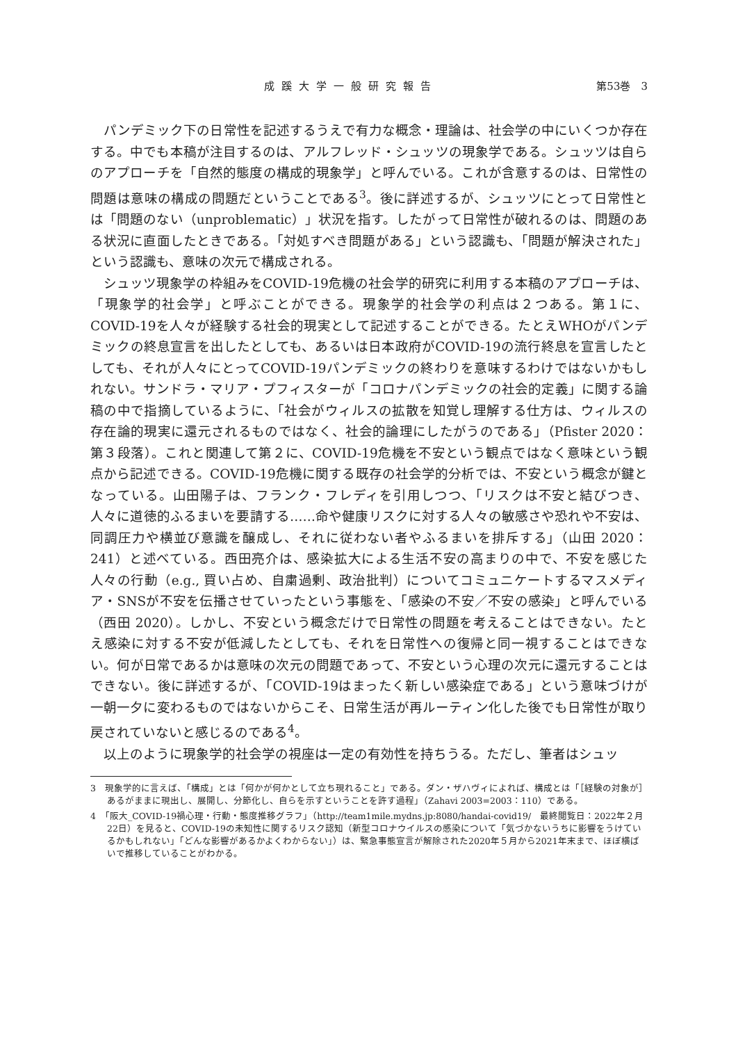成蹊大学一般研究報告 第53巻　3
パンデミック下の日常性を記述するうえで有力な概念・理論は、社会学の中にいくつか存在する。中でも本稿が注目するのは、アルフレッド・シュッツの現象学である。シュッツは自らのアプローチを「自然的態度の構成的現象学」と呼んでいる。これが含意するのは、日常性の問題は意味の構成の問題だということである<sup>3</sup>。後に詳述するが、シュッツにとって日常性とは「問題のない（unproblematic）」状況を指す。したがって日常性が破れるのは、問題のある状況に直面したときである。「対処すべき問題がある」という認識も、「問題が解決された」という認識も、意味の次元で構成される。
シュッツ現象学の枠組みをCOVID-19危機の社会学的研究に利用する本稿のアプローチは、「現象学的社会学」と呼ぶことができる。現象学的社会学の利点は２つある。第１に、COVID-19を人々が経験する社会的現実として記述することができる。たとえWHOがパンデミックの終息宣言を出したとしても、あるいは日本政府がCOVID-19の流行終息を宣言したとしても、それが人々にとってCOVID-19パンデミックの終わりを意味するわけではないかもしれない。サンドラ・マリア・プフィスターが「コロナパンデミックの社会的定義」に関する論稿の中で指摘しているように、「社会がウィルスの拡散を知覚し理解する仕方は、ウィルスの存在論的現実に還元されるものではなく、社会的論理にしたがうのである」（Pfister 2020：第３段落）。これと関連して第２に、COVID-19危機を不安という観点ではなく意味という観点から記述できる。COVID-19危機に関する既存の社会学的分析では、不安という概念が鍵となっている。山田陽子は、フランク・フレディを引用しつつ、「リスクは不安と結びつき、人々に道徳的ふるまいを要請する……命や健康リスクに対する人々の敏感さや恐れや不安は、同調圧力や横並び意識を醸成し、それに従わない者やふるまいを排斥する」（山田 2020：241）と述べている。西田亮介は、感染拡大による生活不安の高まりの中で、不安を感じた人々の行動（e.g., 買い占め、自粛過剰、政治批判）についてコミュニケートするマスメディア・SNSが不安を伝播させていったという事態を、「感染の不安／不安の感染」と呼んでいる（西田 2020）。しかし、不安という概念だけで日常性の問題を考えることはできない。たとえ感染に対する不安が低減したとしても、それを日常性への復帰と同一視することはできない。何が日常であるかは意味の次元の問題であって、不安という心理の次元に還元することはできない。後に詳述するが、「COVID-19はまったく新しい感染症である」という意味づけが一朝一夕に変わるものではないからこそ、日常生活が再ルーティン化した後でも日常性が取り戻されていないと感じるのである<sup>4</sup>。
以上のように現象学的社会学の視座は一定の有効性を持ちうる。ただし、筆者はシュッ
3　現象学的に言えば、「構成」とは「何かが何かとして立ち現れること」である。ダン・ザハヴィによれば、構成とは「［経験の対象が］あるがままに現出し、展開し、分節化し、自らを示すということを許す過程」（Zahavi 2003=2003：110）である。
4　「阪大_COVID-19禍心理・行動・態度推移グラフ」（http://team1mile.mydns.jp:8080/handai-covid19/　最終閲覧日：2022年２月22日）を見ると、COVID-19の未知性に関するリスク認知（新型コロナウイルスの感染について「気づかないうちに影響をうけているかもしれない」「どんな影響があるかよくわからない」）は、緊急事態宣言が解除された2020年５月から2021年末まで、ほぼ横ばいで推移していることがわかる。